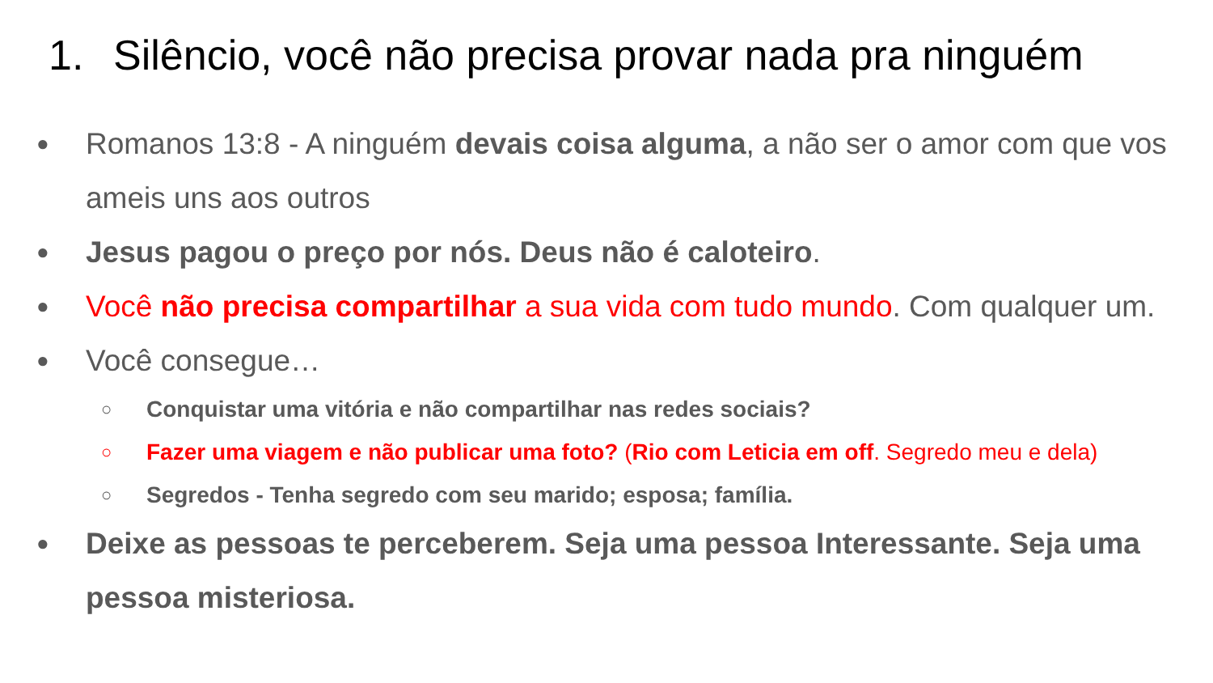1. Silêncio, você não precisa provar nada pra ninguém
● Romanos 13:8 - A ninguém devais coisa alguma, a não ser o amor com que vos ameis uns aos outros
● Jesus pagou o preço por nós. Deus não é caloteiro.
● Você não precisa compartilhar a sua vida com tudo mundo. Com qualquer um.
● Você consegue…
○ Conquistar uma vitória e não compartilhar nas redes sociais?
○ Fazer uma viagem e não publicar uma foto? (Rio com Leticia em off. Segredo meu e dela)
○ Segredos - Tenha segredo com seu marido; esposa; família.
● Deixe as pessoas te perceberem. Seja uma pessoa Interessante. Seja uma pessoa misteriosa.